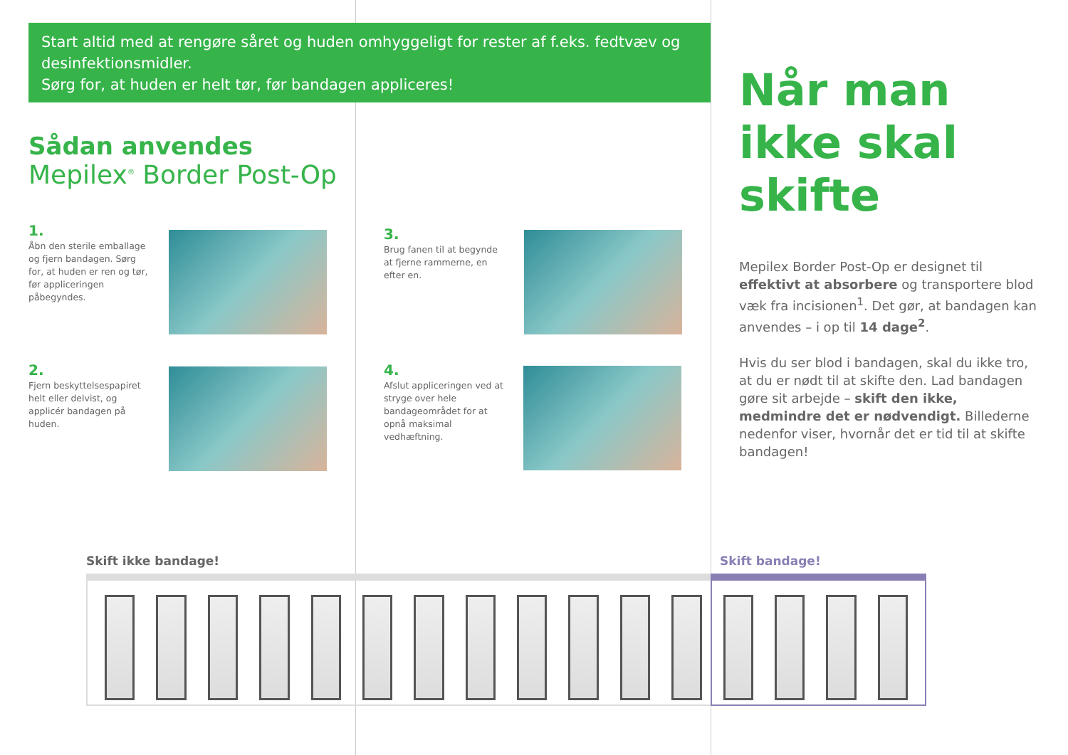Start altid med at rengøre såret og huden omhyggeligt for rester af f.eks. fedtvæv og desinfektionsmidler.
Sørg for, at huden er helt tør, før bandagen appliceres!
Sådan anvendes
Mepilex<sup>®</sup> Border Post-Op
1.
Åbn den sterile emballage og fjern bandagen. Sørg for, at huden er ren og tør, før appliceringen påbegyndes.
2.
Fjern beskyttelsespapiret helt eller delvist, og applicér bandagen på huden.
3.
Brug fanen til at begynde at fjerne rammerne, en efter en.
4.
Afslut appliceringen ved at stryge over hele bandageområdet for at opnå maksimal vedhæftning.
Når man ikke skal skifte
Mepilex Border Post-Op er designet til effektivt at absorbere og transportere blod væk fra incisionen<sup>1</sup>. Det gør, at bandagen kan anvendes – i op til 14 dage<sup>2</sup>.
Hvis du ser blod i bandagen, skal du ikke tro, at du er nødt til at skifte den. Lad bandagen gøre sit arbejde – skift den ikke, medmindre det er nødvendigt. Billederne nedenfor viser, hvornår det er tid til at skifte bandagen!
Skift ikke bandage! Skift bandage!